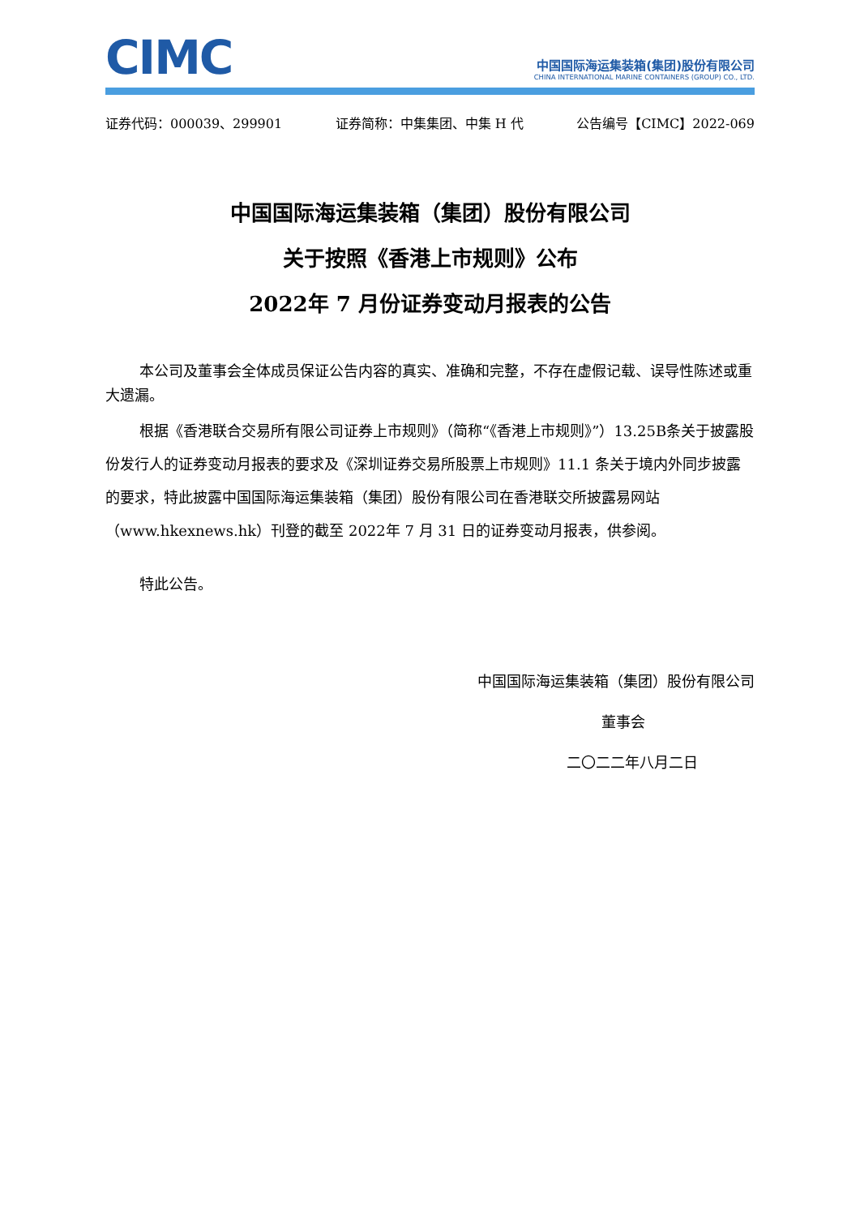CIMC
中国国际海运集装箱(集团)股份有限公司
CHINA INTERNATIONAL MARINE CONTAINERS (GROUP) CO., LTD.
证券代码：000039、299901 证券简称：中集集团、中集 H 代 公告编号【CIMC】2022-069
中国国际海运集装箱（集团）股份有限公司
关于按照《香港上市规则》公布
2022年 7 月份证券变动月报表的公告
本公司及董事会全体成员保证公告内容的真实、准确和完整，不存在虚假记载、误导性陈述或重大遗漏。
根据《香港联合交易所有限公司证券上市规则》（简称“《香港上市规则》”）13.25B条关于披露股份发行人的证券变动月报表的要求及《深圳证券交易所股票上市规则》11.1 条关于境内外同步披露的要求，特此披露中国国际海运集装箱（集团）股份有限公司在香港联交所披露易网站（www.hkexnews.hk）刊登的截至 2022年 7 月 31 日的证券变动月报表，供参阅。
特此公告。
中国国际海运集装箱（集团）股份有限公司
董事会
二〇二二年八月二日